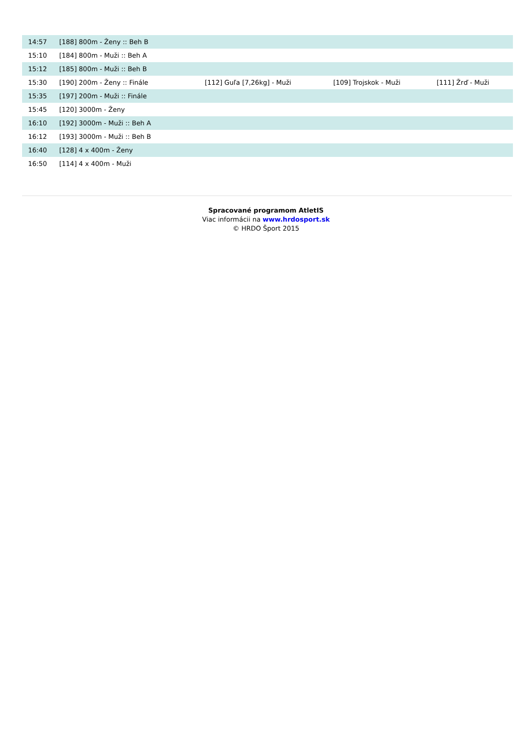| 14:57 | [188] 800m - Ženy :: Beh B | | | |
| 15:10 | [184] 800m - Muži :: Beh A | | | |
| 15:12 | [185] 800m - Muži :: Beh B | | | |
| 15:30 | [190] 200m - Ženy :: Finále | [112] Guľa [7,26kg] - Muži | [109] Trojskok - Muži | [111] Žrď - Muži |
| 15:35 | [197] 200m - Muži :: Finále | | | |
| 15:45 | [120] 3000m - Ženy | | | |
| 16:10 | [192] 3000m - Muži :: Beh A | | | |
| 16:12 | [193] 3000m - Muži :: Beh B | | | |
| 16:40 | [128] 4 x 400m - Ženy | | | |
| 16:50 | [114] 4 x 400m - Muži | | | |
Spracované programom AtletIS
Viac informácii na www.hrdosport.sk
© HRDO Šport 2015